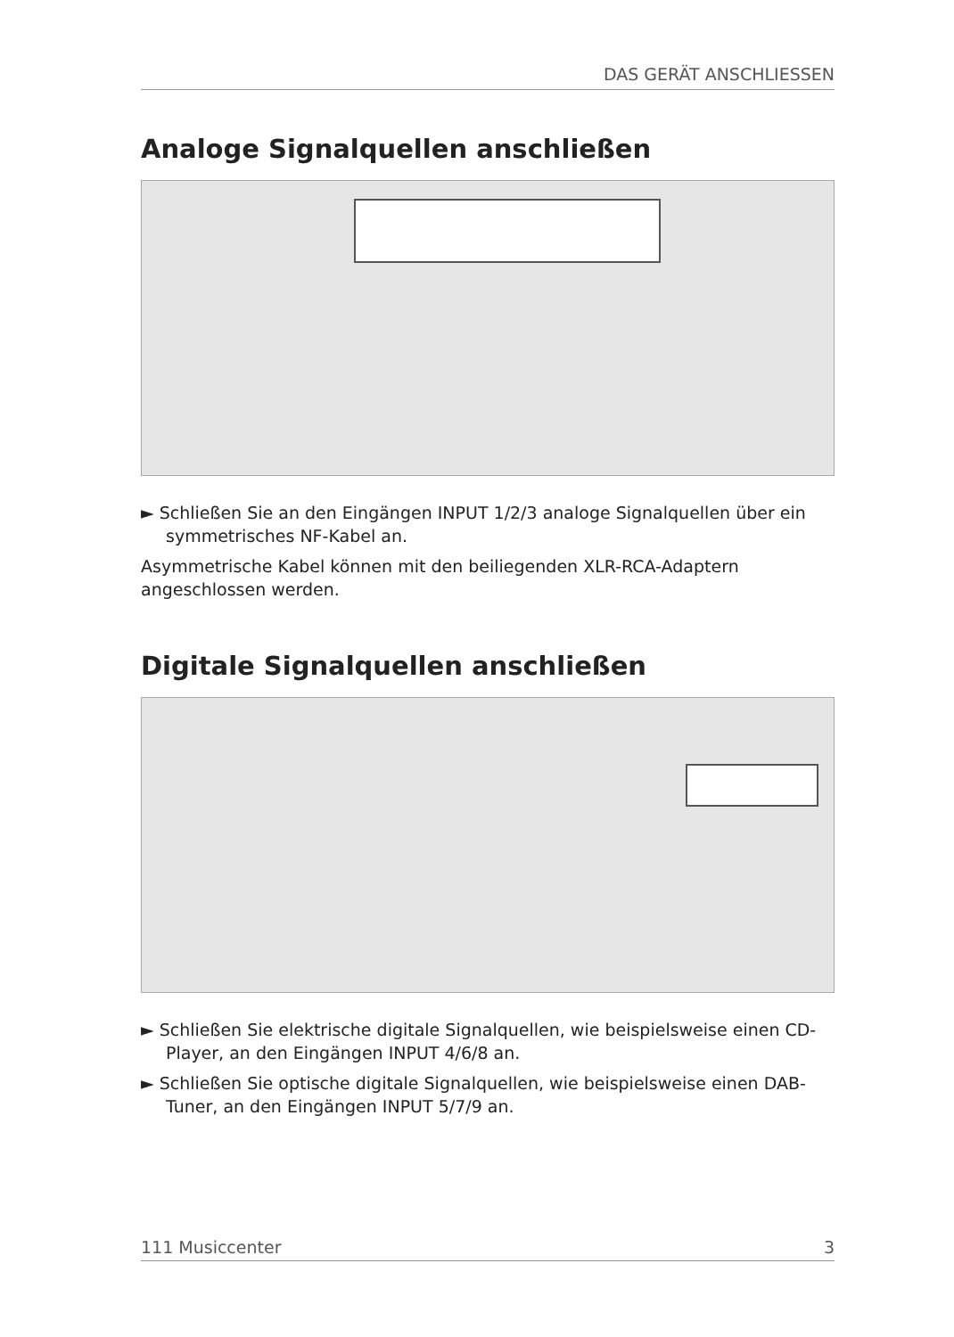DAS GERÄT ANSCHLIESSEN
Analoge Signalquellen anschließen
► Schließen Sie an den Eingängen INPUT 1/2/3 analoge Signalquellen über ein symmetrisches NF-Kabel an.
Asymmetrische Kabel können mit den beiliegenden XLR-RCA-Adaptern angeschlossen werden.
Digitale Signalquellen anschließen
► Schließen Sie elektrische digitale Signalquellen, wie beispielsweise einen CD-Player, an den Eingängen INPUT 4/6/8 an.
► Schließen Sie optische digitale Signalquellen, wie beispielsweise einen DAB-Tuner, an den Eingängen INPUT 5/7/9 an.
111 Musiccenter 3